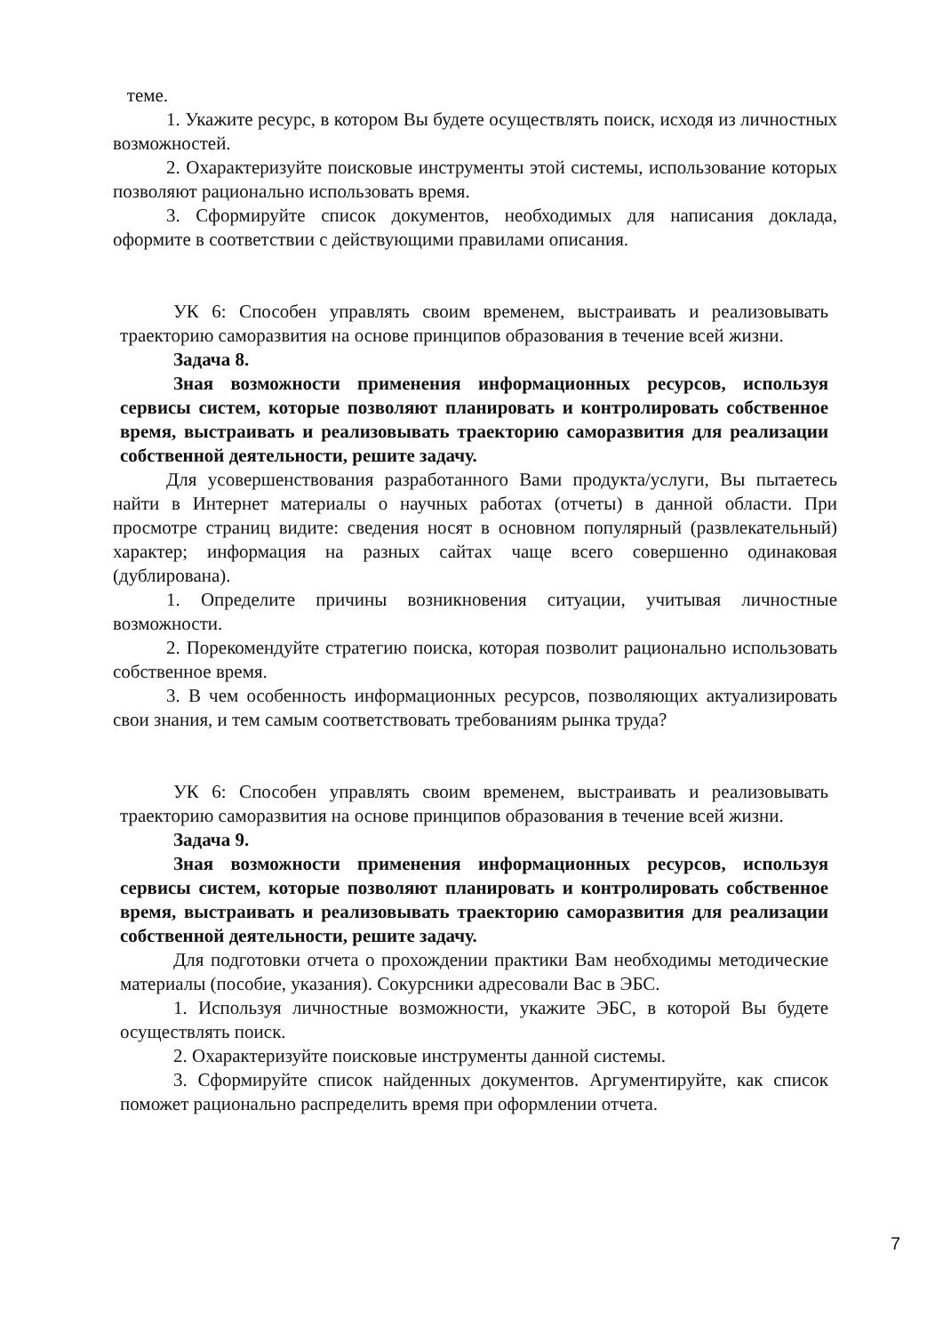теме.
1. Укажите ресурс, в котором Вы будете осуществлять поиск, исходя из личностных возможностей.
2. Охарактеризуйте поисковые инструменты этой системы, использование которых позволяют рационально использовать время.
3. Сформируйте список документов, необходимых для написания доклада, оформите в соответствии с действующими правилами описания.
УК 6: Способен управлять своим временем, выстраивать и реализовывать траекторию саморазвития на основе принципов образования в течение всей жизни.
Задача 8.
Зная возможности применения информационных ресурсов, используя сервисы систем, которые позволяют планировать и контролировать собственное время, выстраивать и реализовывать траекторию саморазвития для реализации собственной деятельности, решите задачу.
Для усовершенствования разработанного Вами продукта/услуги, Вы пытаетесь найти в Интернет материалы о научных работах (отчеты) в данной области. При просмотре страниц видите: сведения носят в основном популярный (развлекательный) характер; информация на разных сайтах чаще всего совершенно одинаковая (дублирована).
1. Определите причины возникновения ситуации, учитывая личностные возможности.
2. Порекомендуйте стратегию поиска, которая позволит рационально использовать собственное время.
3. В чем особенность информационных ресурсов, позволяющих актуализировать свои знания, и тем самым соответствовать требованиям рынка труда?
УК 6: Способен управлять своим временем, выстраивать и реализовывать траекторию саморазвития на основе принципов образования в течение всей жизни.
Задача 9.
Зная возможности применения информационных ресурсов, используя сервисы систем, которые позволяют планировать и контролировать собственное время, выстраивать и реализовывать траекторию саморазвития для реализации собственной деятельности, решите задачу.
Для подготовки отчета о прохождении практики Вам необходимы методические материалы (пособие, указания). Сокурсники адресовали Вас в ЭБС.
1. Используя личностные возможности, укажите ЭБС, в которой Вы будете осуществлять поиск.
2. Охарактеризуйте поисковые инструменты данной системы.
3. Сформируйте список найденных документов. Аргументируйте, как список поможет рационально распределить время при оформлении отчета.
7